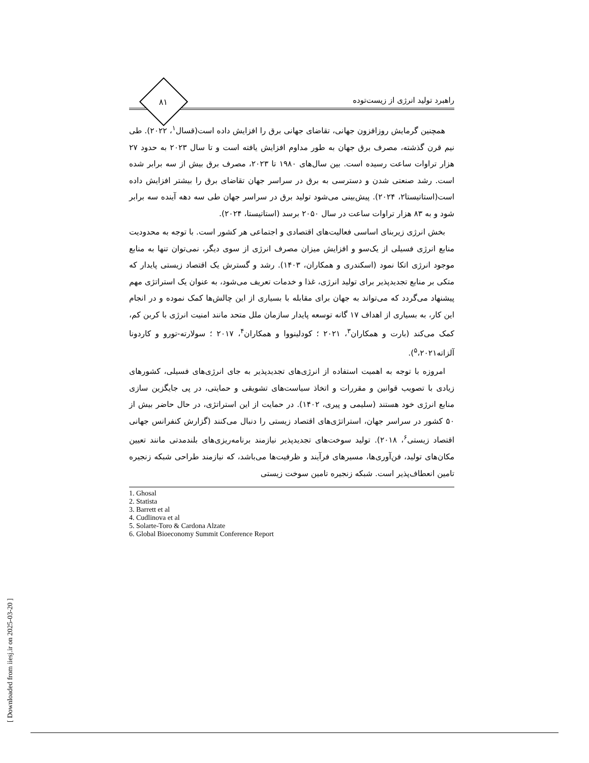راهبرد تولید انرژی از زیست‌توده
۸۱
همچنین گرمایش روزافزون جهانی، تقاضای جهانی برق را افزایش داده است(قسال<sup>۱</sup>، ۲۰۲۲). طی نیم قرن گذشته، مصرف برق جهان به طور مداوم افزایش یافته است و تا سال ۲۰۲۳ به حدود ۲۷ هزار تراوات ساعت رسیده است. بین سال‌های ۱۹۸۰ تا ۲۰۲۳، مصرف برق بیش از سه برابر شده است. رشد صنعتی شدن و دسترسی به برق در سراسر جهان تقاضای برق را بیشتر افزایش داده است(استاتیستا۲، ۲۰۲۴). پیش‌بینی می‌شود تولید برق در سراسر جهان طی سه دهه آینده سه برابر شود و به ۸۳ هزار تراوات ساعت در سال ۲۰۵۰ برسد (استاتیستا، ۲۰۲۴).
بخش انرژی زیربنای اساسی فعالیت‌های اقتصادی و اجتماعی هر کشور است. با توجه به محدودیت منابع انرژی فسیلی از یک‌سو و افزایش میزان مصرف انرژی از سوی دیگر، نمی‌توان تنها به منابع موجود انرژی اتکا نمود (اسکندری و همکاران، ۱۴۰۳). رشد و گسترش یک اقتصاد زیستی پایدار که متکی بر منابع تجدیدپذیر برای تولید انرژی، غذا و خدمات تعریف می‌شود، به عنوان یک استراتژی مهم پیشنهاد می‌گردد که می‌تواند به جهان برای مقابله با بسیاری از این چالش‌ها کمک نموده و در انجام این کار، به بسیاری از اهداف ۱۷ گانه توسعه پایدار سازمان ملل متحد مانند امنیت انرژی با کربن کم، کمک می‌کند (بارت و همکاران<sup>۳</sup>، ۲۰۲۱ ؛ کودلینووا و همکاران<sup>۴</sup>، ۲۰۱۷ ؛ سولارته-تورو و کاردونا آلزاته<sup>۵</sup>،۲۰۲۱).
امروزه با توجه به اهمیت استفاده از انرژی‌های تجدیدپذیر به جای انرژی‌های فسیلی، کشورهای زیادی با تصویب قوانین و مقررات و اتخاذ سیاست‌های تشویقی و حمایتی، در پی جایگزین سازی منابع انرژی خود هستند (سلیمی و پیری، ۱۴۰۲). در حمایت از این استراتژی، در حال حاضر بیش از ۵۰ کشور در سراسر جهان، استراتژی‌های اقتصاد زیستی را دنبال می‌کنند (گزارش کنفرانس جهانی اقتصاد زیستی<sup>۶</sup>، ۲۰۱۸). تولید سوخت‌های تجدیدپذیر نیازمند برنامه‌ریزی‌های بلندمدتی مانند تعیین مکان‌های تولید، فن‌آوری‌ها، مسیرهای فرآیند و ظرفیت‌ها می‌باشد، که نیازمند طراحی شبکه زنجیره تامین انعطاف‌پذیر است. شبکه زنجیره تامین سوخت زیستی
1. Ghosal
2. Statista
3. Barrett et al
4. Cudlinova et al
5. Solarte-Toro & Cardona Alzate
6. Global Bioeconomy Summit Conference Report
[ Downloaded from iiesj.ir on 2025-03-20 ]